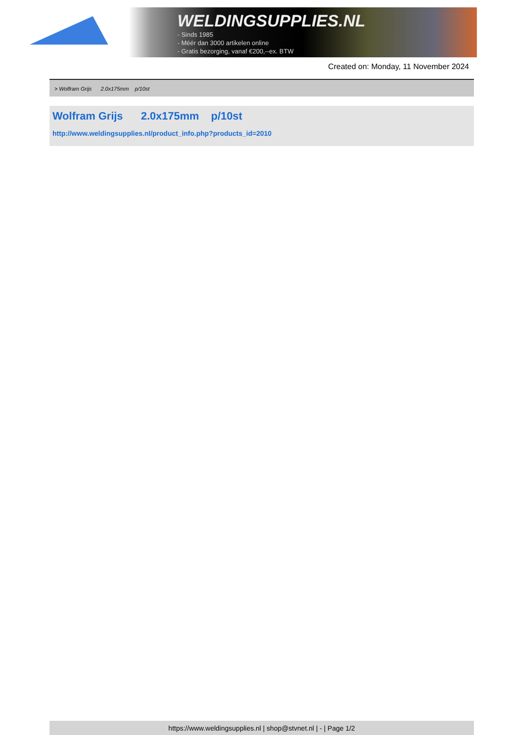WELDINGSUPPLIES.NL
- Sinds 1985
- Méér dan 3000 artikelen online
- Gratis bezorging, vanaf €200,--ex. BTW
Created on: Monday, 11 November 2024
> Wolfram Grijs 2.0x175mm p/10st
Wolfram Grijs 2.0x175mm p/10st
http://www.weldingsupplies.nl/product_info.php?products_id=2010
https://www.weldingsupplies.nl | shop@stvnet.nl | - | Page 1/2